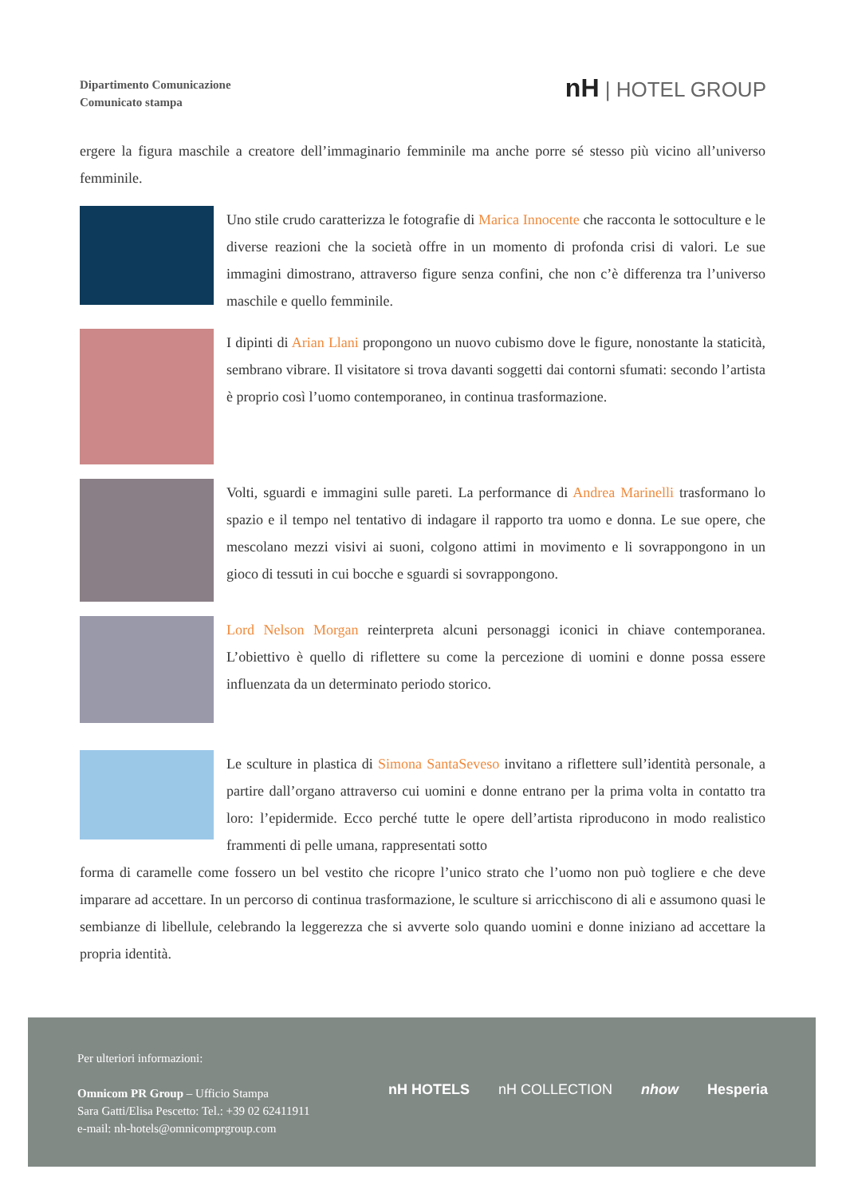Dipartimento Comunicazione
Comunicato stampa
nH | HOTEL GROUP
ergere la figura maschile a creatore dell’immaginario femminile ma anche porre sé stesso più vicino all’universo femminile.
Uno stile crudo caratterizza le fotografie di Marica Innocente che racconta le sottoculture e le diverse reazioni che la società offre in un momento di profonda crisi di valori. Le sue immagini dimostrano, attraverso figure senza confini, che non c’è differenza tra l’universo maschile e quello femminile.
I dipinti di Arian Llani propongono un nuovo cubismo dove le figure, nonostante la staticità, sembrano vibrare. Il visitatore si trova davanti soggetti dai contorni sfumati: secondo l’artista è proprio così l’uomo contemporaneo, in continua trasformazione.
Volti, sguardi e immagini sulle pareti. La performance di Andrea Marinelli trasformano lo spazio e il tempo nel tentativo di indagare il rapporto tra uomo e donna. Le sue opere, che mescolano mezzi visivi ai suoni, colgono attimi in movimento e li sovrappongono in un gioco di tessuti in cui bocche e sguardi si sovrappongono.
Lord Nelson Morgan reinterpreta alcuni personaggi iconici in chiave contemporanea. L’obiettivo è quello di riflettere su come la percezione di uomini e donne possa essere influenzata da un determinato periodo storico.
Le sculture in plastica di Simona SantaSeveso invitano a riflettere sull’identità personale, a partire dall’organo attraverso cui uomini e donne entrano per la prima volta in contatto tra loro: l’epidermide. Ecco perché tutte le opere dell’artista riproducono in modo realistico frammenti di pelle umana, rappresentati sotto
forma di caramelle come fossero un bel vestito che ricopre l’unico strato che l’uomo non può togliere e che deve imparare ad accettare. In un percorso di continua trasformazione, le sculture si arricchiscono di ali e assumono quasi le sembianze di libellule, celebrando la leggerezza che si avverte solo quando uomini e donne iniziano ad accettare la propria identità.
Per ulteriori informazioni:
Omnicom PR Group – Ufficio Stampa
Sara Gatti/Elisa Pescetto: Tel.: +39 02 62411911
e-mail: nh-hotels@omnicomprgroup.com
nH HOTELS nH COLLECTION nhow Hesperia